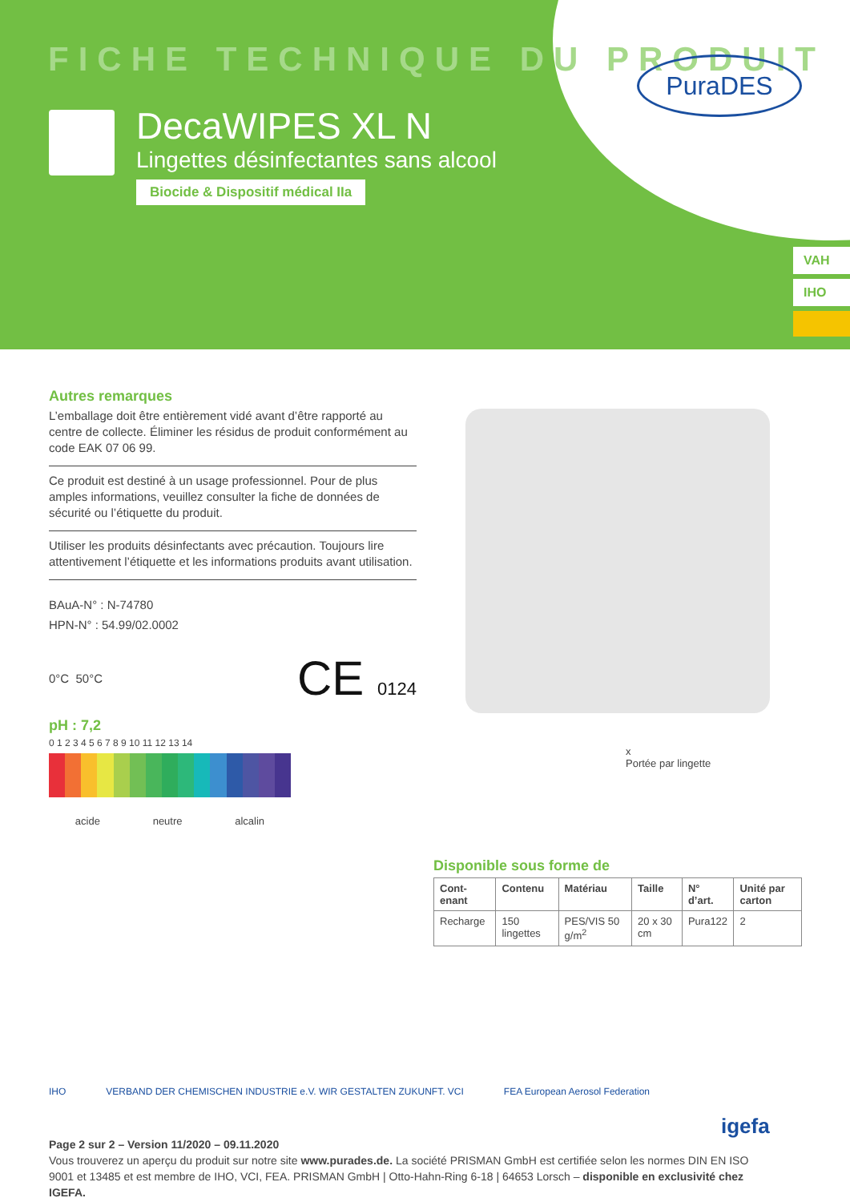FICHE TECHNIQUE DU PRODUIT
DecaWIPES XL N
Lingettes désinfectantes sans alcool
Biocide & Dispositif médical IIa
PuraDES
VAH
IHO
Autres remarques
L’emballage doit être entièrement vidé avant d’être rapporté au centre de collecte. Éliminer les résidus de produit conformément au code EAK 07 06 99.
Ce produit est destiné à un usage professionnel. Pour de plus amples informations, veuillez consulter la fiche de données de sécurité ou l’étiquette du produit.
Utiliser les produits désinfectants avec précaution. Toujours lire attentivement l’étiquette et les informations produits avant utilisation.
BAuA-N° : N-74780
HPN-N° : 54.99/02.0002
0°C 50°C CE 0124
pH : 7,2
0 1 2 3 4 5 6 7 8 9 10 11 12 13 14
acide neutre alcalin
x
Portée par lingette
Disponible sous forme de
| Cont-enant | Contenu | Matériau | Taille | N° d’art. | Unité par carton |
| --- | --- | --- | --- | --- | --- |
| Recharge | 150 lingettes | PES/VIS 50 g/m<sup>2</sup> | 20 x 30 cm | Pura122 | 2 |
IHO VERBAND DER CHEMISCHEN INDUSTRIE e.V. WIR GESTALTEN ZUKUNFT. VCI FEA European Aerosol Federation
igefa
Page 2 sur 2 – Version 11/2020 – 09.11.2020
Vous trouverez un aperçu du produit sur notre site www.purades.de. La société PRISMAN GmbH est certifiée selon les normes DIN EN ISO 9001 et 13485 et est membre de IHO, VCI, FEA. PRISMAN GmbH | Otto-Hahn-Ring 6-18 | 64653 Lorsch – disponible en exclusivité chez IGEFA.